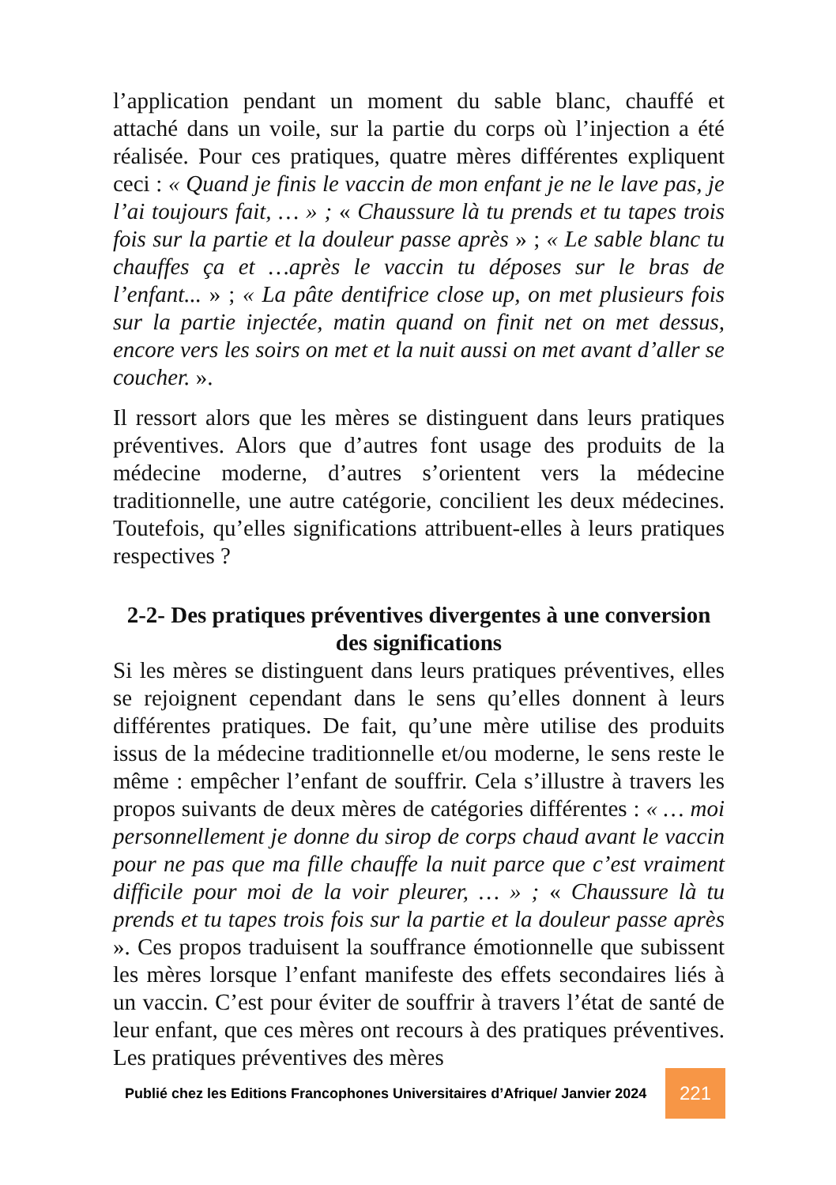l’application pendant un moment du sable blanc, chauffé et attaché dans un voile, sur la partie du corps où l’injection a été réalisée. Pour ces pratiques, quatre mères différentes expliquent ceci : « Quand je finis le vaccin de mon enfant je ne le lave pas, je l’ai toujours fait, … » ; « Chaussure là tu prends et tu tapes trois fois sur la partie et la douleur passe après » ; « Le sable blanc tu chauffes ça et …après le vaccin tu déposes sur le bras de l’enfant... » ; « La pâte dentifrice close up, on met plusieurs fois sur la partie injectée, matin quand on finit net on met dessus, encore vers les soirs on met et la nuit aussi on met avant d’aller se coucher. ».
Il ressort alors que les mères se distinguent dans leurs pratiques préventives. Alors que d’autres font usage des produits de la médecine moderne, d’autres s’orientent vers la médecine traditionnelle, une autre catégorie, concilient les deux médecines. Toutefois, qu’elles significations attribuent-elles à leurs pratiques respectives ?
2-2- Des pratiques préventives divergentes à une conversion des significations
Si les mères se distinguent dans leurs pratiques préventives, elles se rejoignent cependant dans le sens qu’elles donnent à leurs différentes pratiques. De fait, qu’une mère utilise des produits issus de la médecine traditionnelle et/ou moderne, le sens reste le même : empêcher l’enfant de souffrir. Cela s’illustre à travers les propos suivants de deux mères de catégories différentes : « … moi personnellement je donne du sirop de corps chaud avant le vaccin pour ne pas que ma fille chauffe la nuit parce que c’est vraiment difficile pour moi de la voir pleurer, … » ; « Chaussure là tu prends et tu tapes trois fois sur la partie et la douleur passe après ». Ces propos traduisent la souffrance émotionnelle que subissent les mères lorsque l’enfant manifeste des effets secondaires liés à un vaccin. C’est pour éviter de souffrir à travers l’état de santé de leur enfant, que ces mères ont recours à des pratiques préventives. Les pratiques préventives des mères
Publié chez les Editions Francophones Universitaires d’Afrique/ Janvier 2024
221